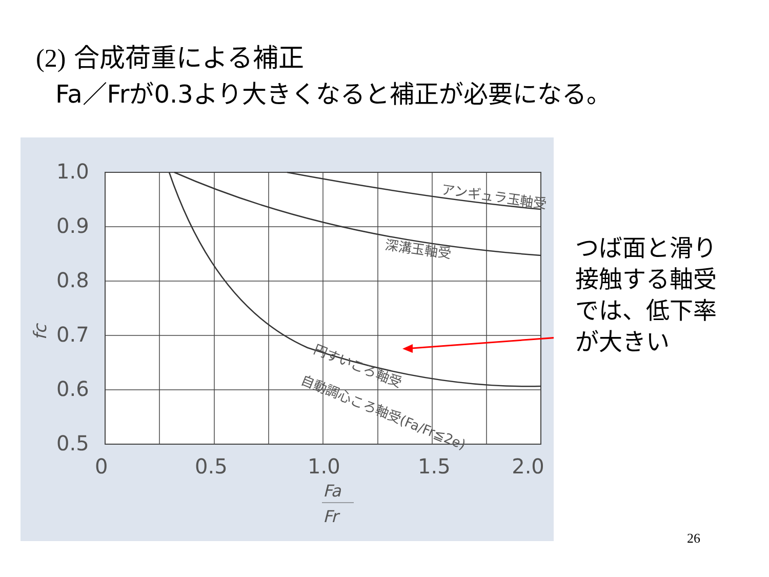(2) 合成荷重による補正
Fa／Frが0.3より大きくなると補正が必要になる。
1.0
0.9
0.8
0.7
0.6
0.5
0
0.5
1.0
1.5
2.0
アンギュラ玉軸受
深溝玉軸受
円すいころ軸受
自動調心ころ軸受(Fa/Fr≦2e)
fc
Fa
Fr
つば面と滑り
接触する軸受
では、低下率
が大きい
26